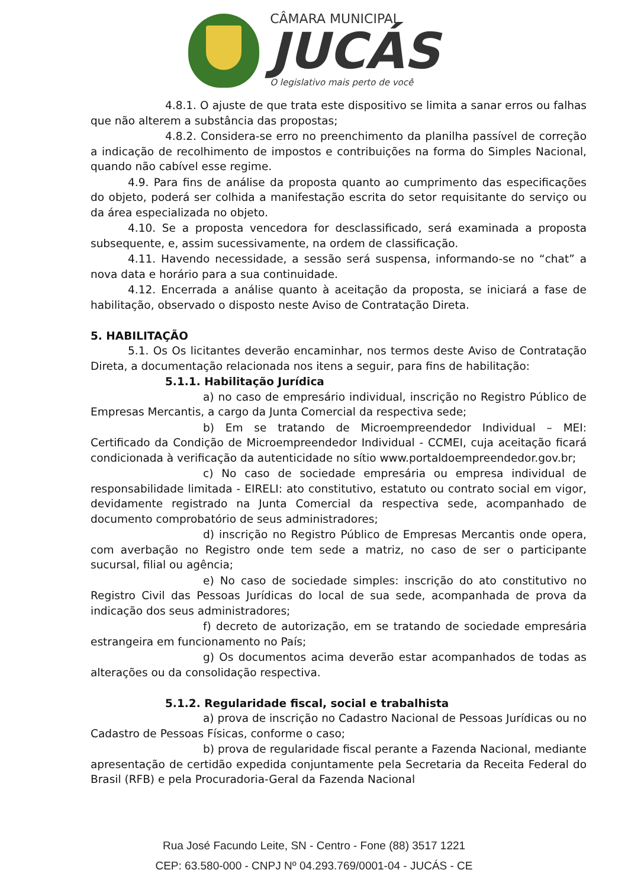CÂMARA MUNICIPAL
JUCÁS
O legislativo mais perto de você
4.8.1. O ajuste de que trata este dispositivo se limita a sanar erros ou falhas que não alterem a substância das propostas;
4.8.2. Considera-se erro no preenchimento da planilha passível de correção a indicação de recolhimento de impostos e contribuições na forma do Simples Nacional, quando não cabível esse regime.
4.9. Para fins de análise da proposta quanto ao cumprimento das especificações do objeto, poderá ser colhida a manifestação escrita do setor requisitante do serviço ou da área especializada no objeto.
4.10. Se a proposta vencedora for desclassificado, será examinada a proposta subsequente, e, assim sucessivamente, na ordem de classificação.
4.11. Havendo necessidade, a sessão será suspensa, informando-se no “chat” a nova data e horário para a sua continuidade.
4.12. Encerrada a análise quanto à aceitação da proposta, se iniciará a fase de habilitação, observado o disposto neste Aviso de Contratação Direta.
5. HABILITAÇÃO
5.1. Os Os licitantes deverão encaminhar, nos termos deste Aviso de Contratação Direta, a documentação relacionada nos itens a seguir, para fins de habilitação:
5.1.1. Habilitação Jurídica
a) no caso de empresário individual, inscrição no Registro Público de Empresas Mercantis, a cargo da Junta Comercial da respectiva sede;
b) Em se tratando de Microempreendedor Individual – MEI: Certificado da Condição de Microempreendedor Individual - CCMEI, cuja aceitação ficará condicionada à verificação da autenticidade no sítio www.portaldoempreendedor.gov.br;
c) No caso de sociedade empresária ou empresa individual de responsabilidade limitada - EIRELI: ato constitutivo, estatuto ou contrato social em vigor, devidamente registrado na Junta Comercial da respectiva sede, acompanhado de documento comprobatório de seus administradores;
d) inscrição no Registro Público de Empresas Mercantis onde opera, com averbação no Registro onde tem sede a matriz, no caso de ser o participante sucursal, filial ou agência;
e) No caso de sociedade simples: inscrição do ato constitutivo no Registro Civil das Pessoas Jurídicas do local de sua sede, acompanhada de prova da indicação dos seus administradores;
f) decreto de autorização, em se tratando de sociedade empresária estrangeira em funcionamento no País;
g) Os documentos acima deverão estar acompanhados de todas as alterações ou da consolidação respectiva.
5.1.2. Regularidade fiscal, social e trabalhista
a) prova de inscrição no Cadastro Nacional de Pessoas Jurídicas ou no Cadastro de Pessoas Físicas, conforme o caso;
b) prova de regularidade fiscal perante a Fazenda Nacional, mediante apresentação de certidão expedida conjuntamente pela Secretaria da Receita Federal do Brasil (RFB) e pela Procuradoria-Geral da Fazenda Nacional
Rua José Facundo Leite, SN - Centro - Fone (88) 3517 1221
CEP: 63.580-000 - CNPJ Nº 04.293.769/0001-04 - JUCÁS - CE